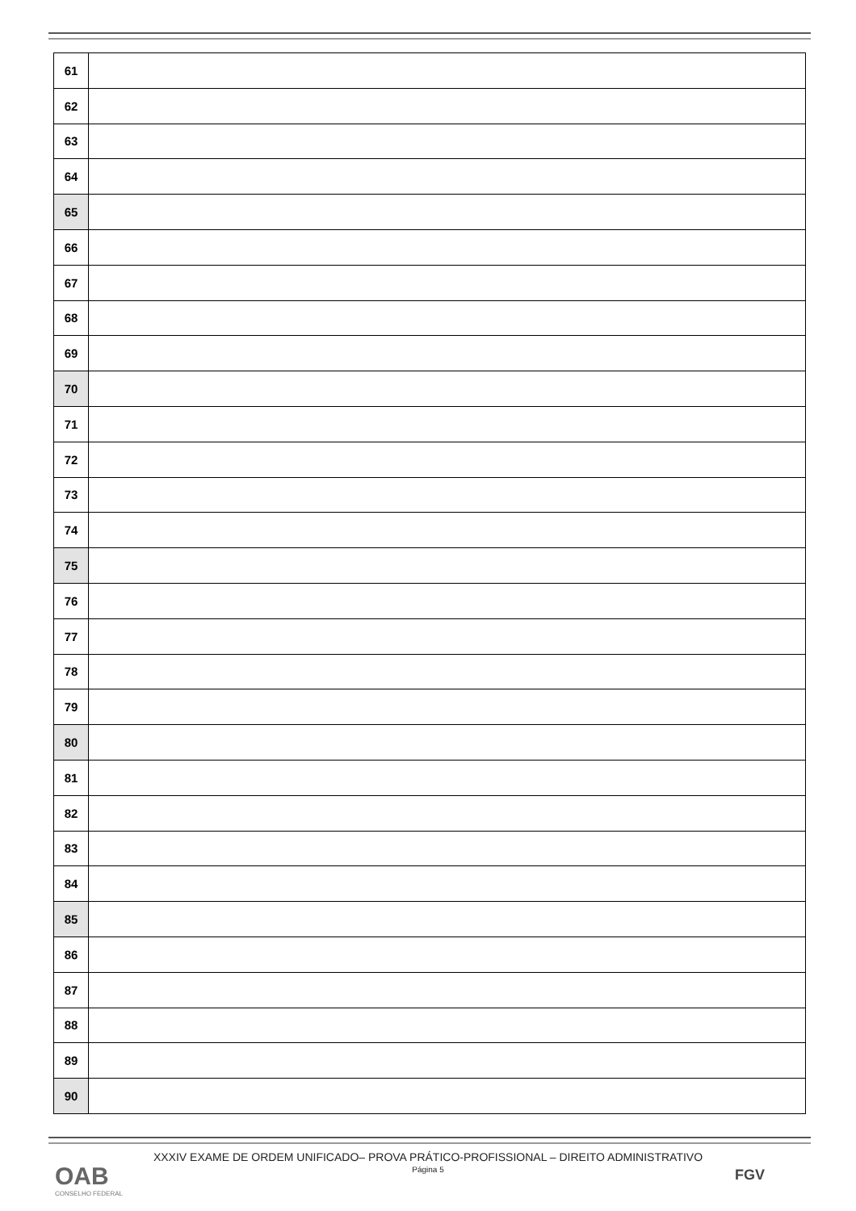| 61 | |
| 62 | |
| 63 | |
| 64 | |
| 65 | |
| 66 | |
| 67 | |
| 68 | |
| 69 | |
| 70 | |
| 71 | |
| 72 | |
| 73 | |
| 74 | |
| 75 | |
| 76 | |
| 77 | |
| 78 | |
| 79 | |
| 80 | |
| 81 | |
| 82 | |
| 83 | |
| 84 | |
| 85 | |
| 86 | |
| 87 | |
| 88 | |
| 89 | |
| 90 | |
XXXIV EXAME DE ORDEM UNIFICADO– PROVA PRÁTICO-PROFISSIONAL – DIREITO ADMINISTRATIVO
Página 5
OAB
CONSELHO FEDERAL
FGV